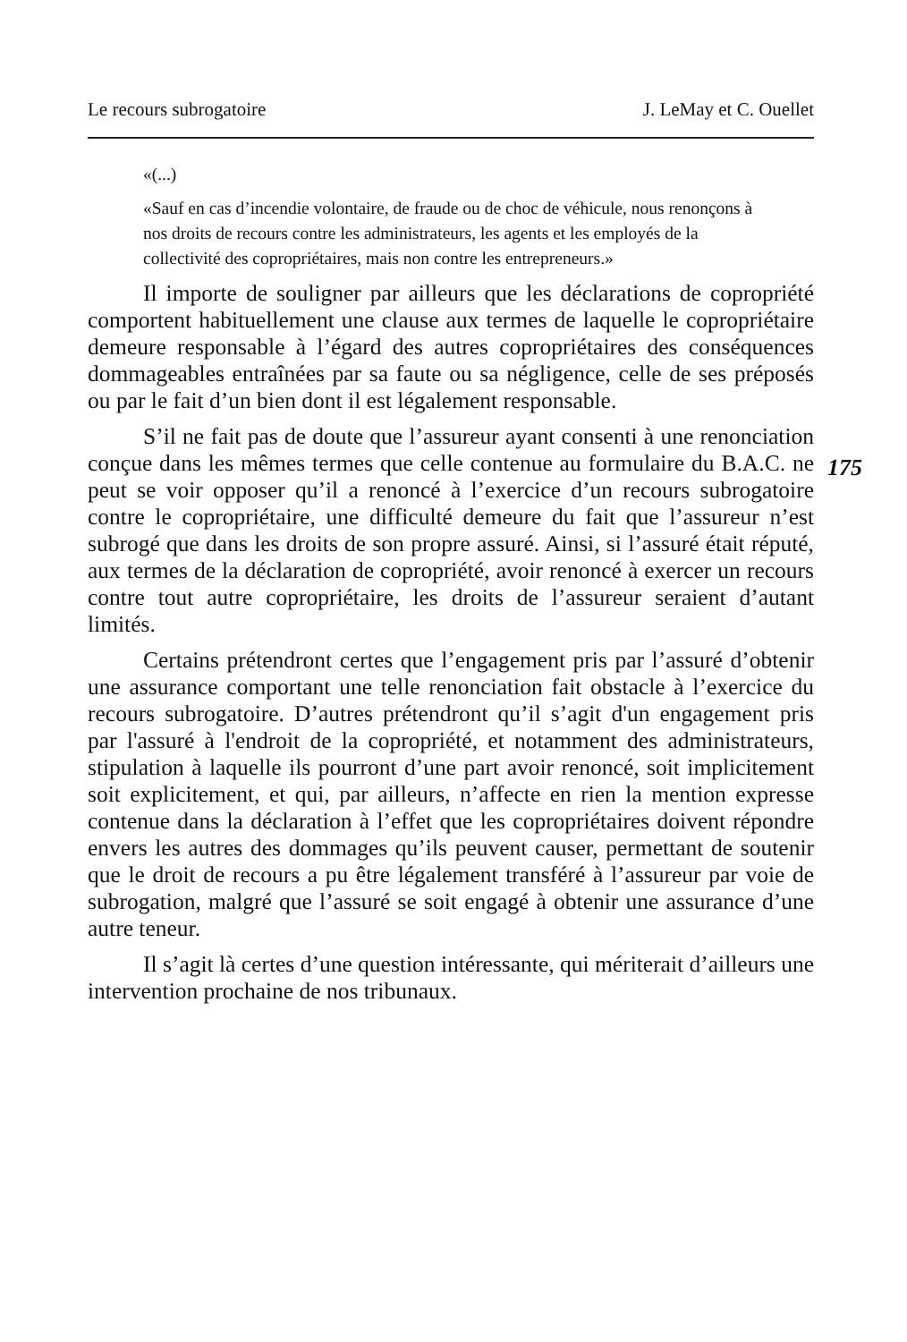Le recours subrogatoire J. LeMay et C. Ouellet
«(...)
«Sauf en cas d’incendie volontaire, de fraude ou de choc de véhicule, nous renonçons à nos droits de recours contre les administrateurs, les agents et les employés de la collectivité des copropriétaires, mais non contre les entrepreneurs.»
Il importe de souligner par ailleurs que les déclarations de copropriété comportent habituellement une clause aux termes de laquelle le copropriétaire demeure responsable à l’égard des autres copropriétaires des conséquences dommageables entraînées par sa faute ou sa négligence, celle de ses préposés ou par le fait d’un bien dont il est légalement responsable.
175
S’il ne fait pas de doute que l’assureur ayant consenti à une renonciation conçue dans les mêmes termes que celle contenue au formulaire du B.A.C. ne peut se voir opposer qu’il a renoncé à l’exercice d’un recours subrogatoire contre le copropriétaire, une difficulté demeure du fait que l’assureur n’est subrogé que dans les droits de son propre assuré. Ainsi, si l’assuré était réputé, aux termes de la déclaration de copropriété, avoir renoncé à exercer un recours contre tout autre copropriétaire, les droits de l’assureur seraient d’autant limités.
Certains prétendront certes que l’engagement pris par l’assuré d’obtenir une assurance comportant une telle renonciation fait obstacle à l’exercice du recours subrogatoire. D’autres prétendront qu’il s’agit d'un engagement pris par l'assuré à l'endroit de la copropriété, et notamment des administrateurs, stipulation à laquelle ils pourront d’une part avoir renoncé, soit implicitement soit explicitement, et qui, par ailleurs, n’affecte en rien la mention expresse contenue dans la déclaration à l’effet que les copropriétaires doivent répondre envers les autres des dommages qu’ils peuvent causer, permettant de soutenir que le droit de recours a pu être légalement transféré à l’assureur par voie de subrogation, malgré que l’assuré se soit engagé à obtenir une assurance d’une autre teneur.
Il s’agit là certes d’une question intéressante, qui mériterait d’ailleurs une intervention prochaine de nos tribunaux.